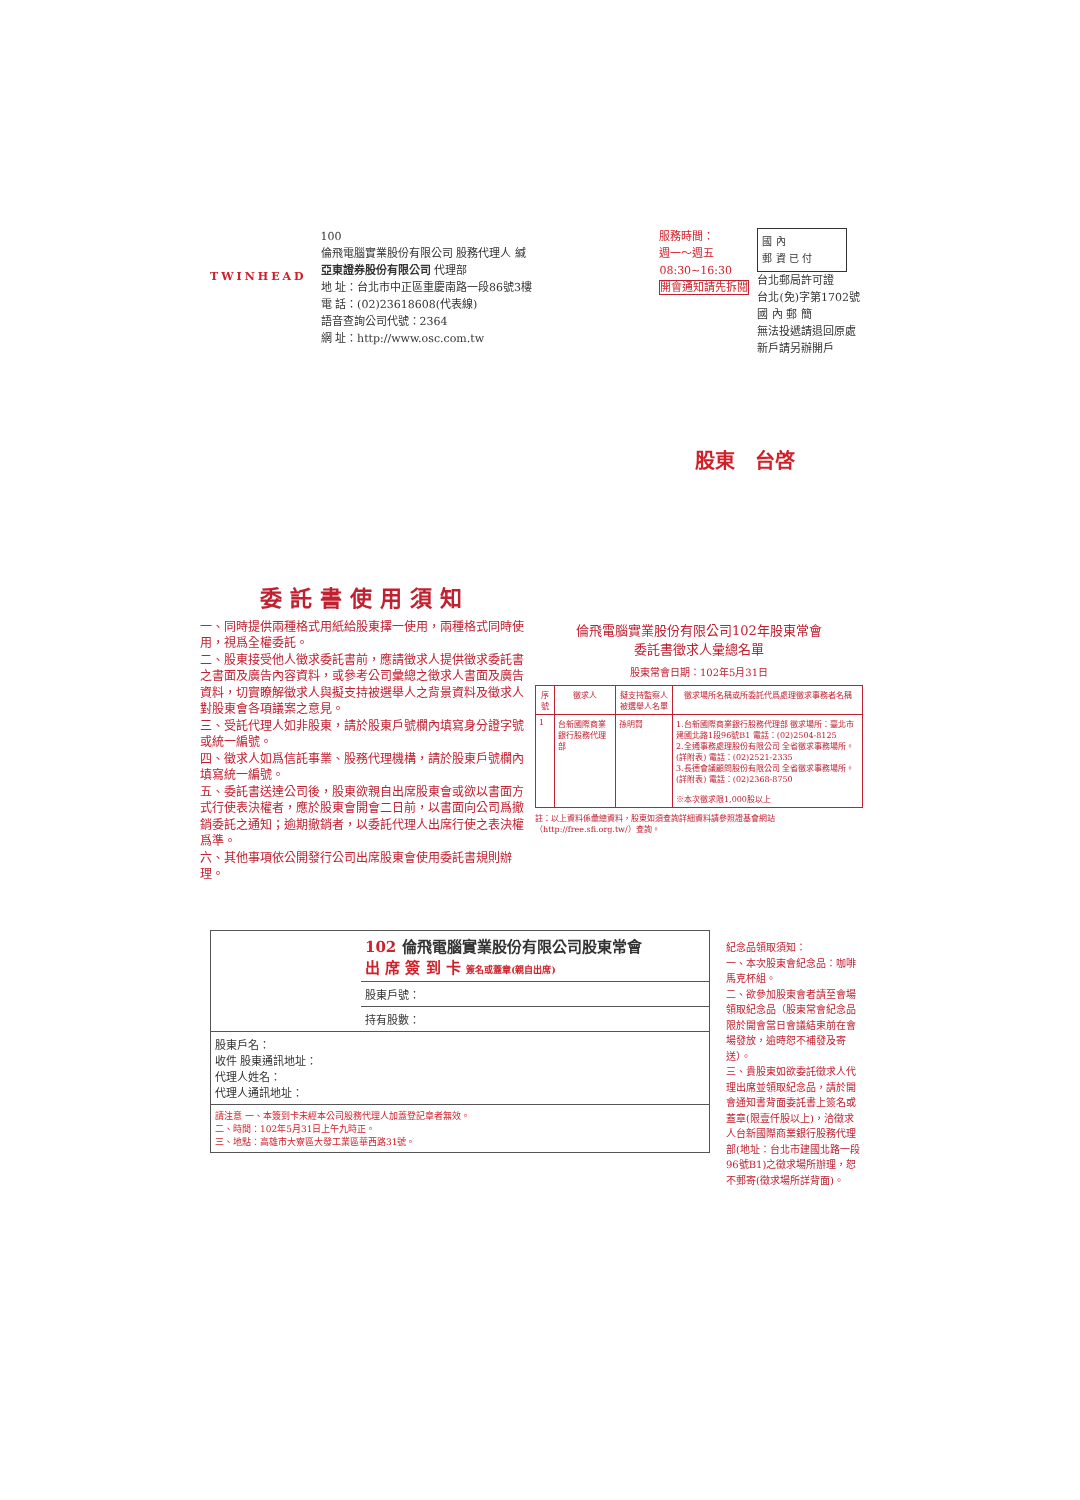TWINHEAD
100
倫飛電腦實業股份有限公司 股務代理人 緘
亞東證券股份有限公司 代理部
地 址：台北市中正區重慶南路一段86號3樓
電 話：(02)23618608(代表線)
語音查詢公司代號：2364
網 址：http://www.osc.com.tw
服務時間：
週一～週五
08:30~16:30
開會通知請先拆閱
國 內
郵 資 已 付
台北郵局許可證
台北(免)字第1702號
國 內 郵 簡
無法投遞請退回原處
新戶請另辦開戶
股東　台啓
委託書使用須知
一、同時提供兩種格式用紙給股東擇一使用，兩種格式同時使用，視爲全權委託。
二、股東接受他人徵求委託書前，應請徵求人提供徵求委託書之書面及廣告內容資料，或參考公司彙總之徵求人書面及廣告資料，切實瞭解徵求人與擬支持被選舉人之背景資料及徵求人對股東會各項議案之意見。
三、受託代理人如非股東，請於股東戶號欄內填寫身分證字號或統一編號。
四、徵求人如爲信託事業、股務代理機構，請於股東戶號欄內填寫統一編號。
五、委託書送達公司後，股東欲親自出席股東會或欲以書面方式行使表決權者，應於股東會開會二日前，以書面向公司爲撤銷委託之通知；逾期撤銷者，以委託代理人出席行使之表決權爲準。
六、其他事項依公開發行公司出席股東會使用委託書規則辦理。
倫飛電腦實業股份有限公司102年股東常會
委託書徵求人彙總名單
股東常會日期：102年5月31日
| 序號 | 徵求人 | 擬支持監察人被選舉人名單 | 徵求場所名稱或所委託代爲處理徵求事務者名稱 |
| --- | --- | --- | --- |
| 1 | 台新國際商業銀行股務代理部 | 孫明賢 | 1.台新國際商業銀行股務代理部 徵求場所：臺北市建國北路1段96號B1 電話：(02)2504-8125 2.全通事務處理股份有限公司 全省徵求事務場所。(詳附表) 電話：(02)2521-2335 3.長德會議顧問股份有限公司 全省徵求事務場所。(詳附表) 電話：(02)2368-8750 ※本次徵求限1,000股以上 |
註：以上資料係彙總資料，股東如須查詢詳細資料請參照證基會網站（http://free.sfi.org.tw/）查詢。
102 倫飛電腦實業股份有限公司股東常會
出 席 簽 到 卡 簽名或蓋章(親自出席)
股東戶號：
持有股數：
股東戶名：
收件 股東通訊地址：
代理人姓名：
代理人通訊地址：
請注意 一、本簽到卡未經本公司股務代理人加蓋登記章者無效。
二、時間：102年5月31日上午九時正。
三、地點：高雄市大寮區大發工業區華西路31號。
紀念品領取須知：
一、本次股東會紀念品：咖啡馬克杯組。
二、欲參加股東會者請至會場領取紀念品（股東常會紀念品限於開會當日會議結束前在會場發放，逾時恕不補發及寄送）。
三、貴股東如欲委託徵求人代理出席並領取紀念品，請於開會通知書背面委託書上簽名或蓋章(限壹仟股以上)，洽徵求人台新國際商業銀行股務代理部(地址：台北市建國北路一段96號B1)之徵求場所辦理，恕不郵寄(徵求場所詳背面)。